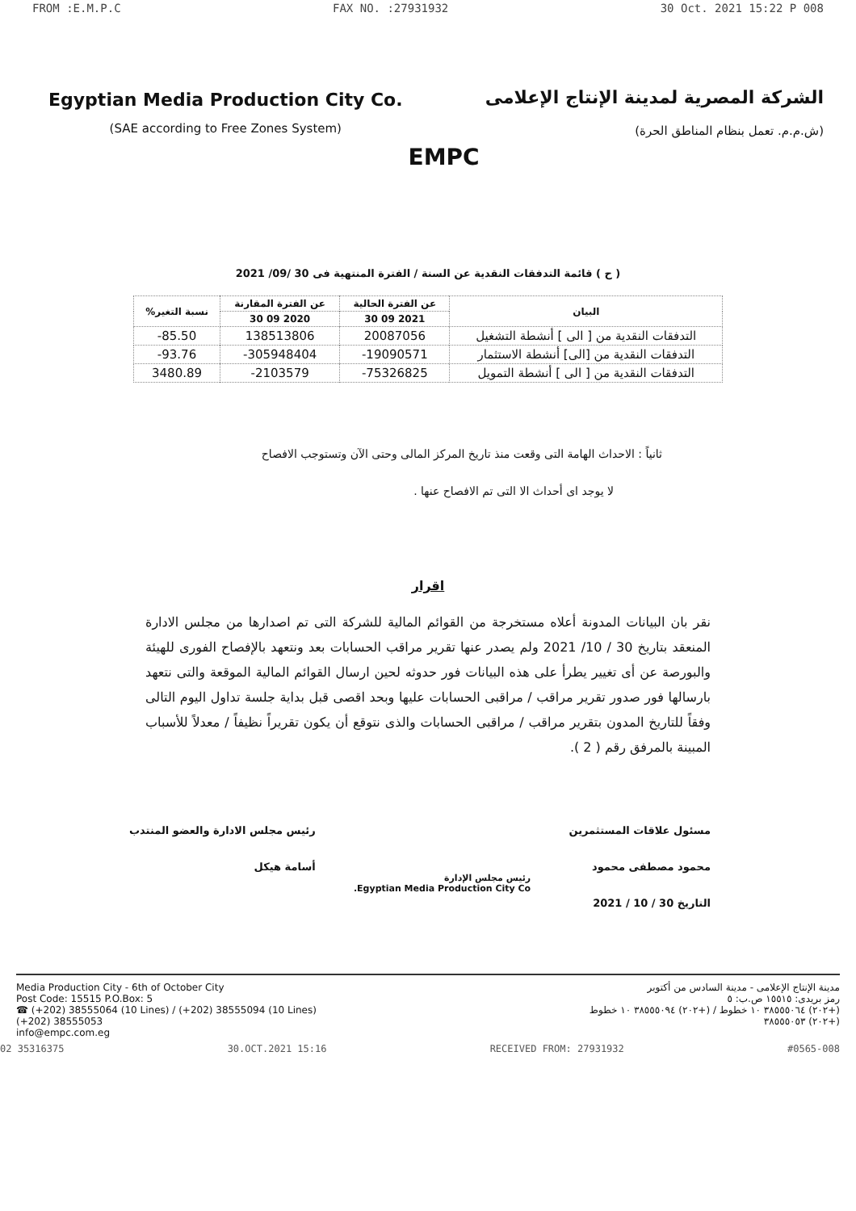FROM :E.M.P.C FAX NO. :27931932 30 Oct. 2021 15:22 P 008
Egyptian Media Production City Co.
(SAE according to Free Zones System)
EMPC
الشركة المصرية لمدينة الإنتاج الإعلامى
(ش.م.م. تعمل بنظام المناطق الحرة)
( ح ) قائمة التدفقات النقدية عن السنة / الفترة المنتهية فى 30 /09/ 2021
| البيان | عن الفترة الحالية | عن الفترة المقارنة | نسبة التغير% |
| --- | --- | --- | --- |
| | 2021 09 30 | 2020 09 30 | |
| التدفقات النقدية من [ الى ] أنشطة التشغيل | 20087056 | 138513806 | 85.50- |
| التدفقات النقدية من [الى] أنشطة الاستثمار | 19090571- | 305948404- | 93.76- |
| التدفقات النقدية من [ الى ] أنشطة التمويل | 75326825- | 2103579- | 3480.89 |
ثانياً : الاحداث الهامة التى وقعت منذ تاريخ المركز المالى وحتى الآن وتستوجب الافصاح
لا يوجد اى أحداث الا التى تم الافصاح عنها .
اقرار
نقر بان البيانات المدونة أعلاه مستخرجة من القوائم المالية للشركة التى تم اصدارها من مجلس الادارة المنعقد بتاريخ 30 / 10/ 2021 ولم يصدر عنها تقرير مراقب الحسابات بعد ونتعهد بالإفصاح الفورى للهيئة والبورصة عن أى تغيير يطرأ على هذه البيانات فور حدوثه لحين ارسال القوائم المالية الموقعة والتى نتعهد بارسالها فور صدور تقرير مراقب / مراقبى الحسابات عليها وبحد اقصى قبل بداية جلسة تداول اليوم التالى وفقاً للتاريخ المدون بتقرير مراقب / مراقبى الحسابات والذى نتوقع أن يكون تقريراً نظيفاً / معدلاً للأسباب المبينة بالمرفق رقم ( 2 ).
مسئول علاقات المستثمرين
محمود مصطفى محمود
التاريخ 30 / 10 / 2021
رئيس مجلس الإدارة
Egyptian Media Production City Co.
رئيس مجلس الادارة والعضو المنتدب
أسامة هيكل
Media Production City - 6th of October City
Post Code: 15515 P.O.Box: 5
☎ (+202) 38555064 (10 Lines) / (+202) 38555094 (10 Lines)
(+202) 38555053
info@empc.com.eg
مدينة الإنتاج الإعلامى - مدينة السادس من أكتوبر
رمز بريدى: ١٥٥١٥ ص.ب: ٥
(+٢٠٢) ٣٨٥٥٥٠٦٤ ١٠ خطوط / (+٢٠٢) ٣٨٥٥٥٠٩٤ ١٠ خطوط
(+٢٠٢) ٣٨٥٥٥٠٥٣
02 35316375 30.OCT.2021 15:16 RECEIVED FROM: 27931932 #0565-008